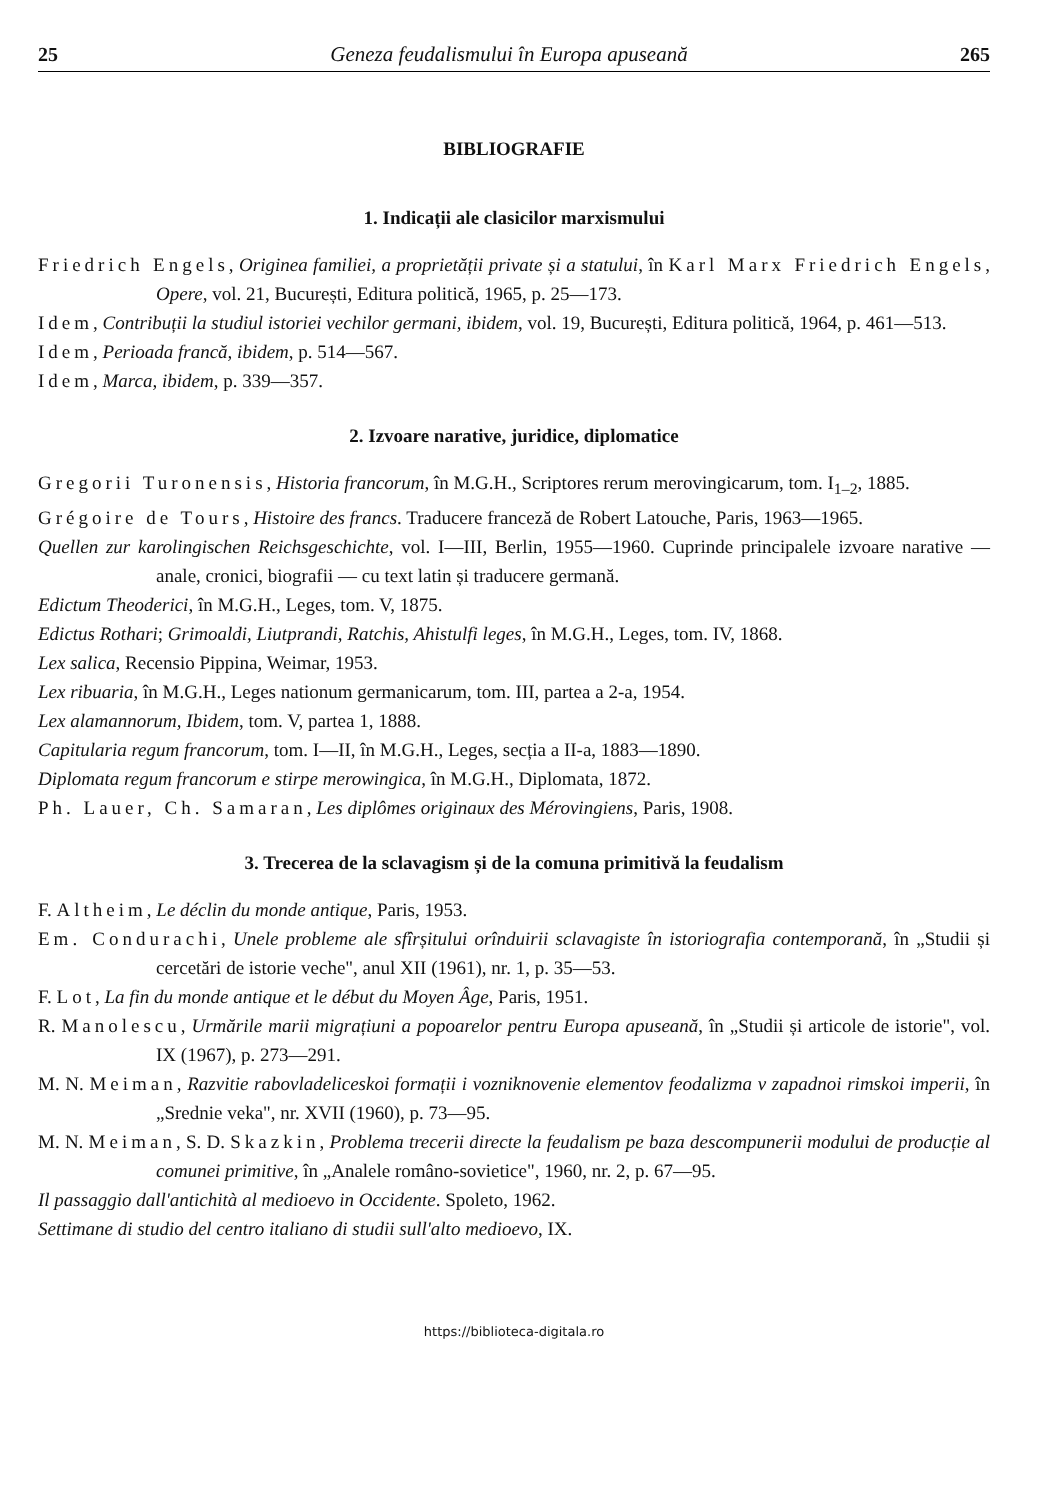25 Geneza feudalismului în Europa apuseană 265
BIBLIOGRAFIE
1. Indicații ale clasicilor marxismului
Friedrich Engels, Originea familiei, a proprietății private și a statului, în Karl Marx Friedrich Engels, Opere, vol. 21, București, Editura politică, 1965, p. 25—173.
Idem, Contribuții la studiul istoriei vechilor germani, ibidem, vol. 19, București, Editura politică, 1964, p. 461—513.
Idem, Perioada francă, ibidem, p. 514—567.
Idem, Marca, ibidem, p. 339—357.
2. Izvoare narative, juridice, diplomatice
Gregorii Turonensis, Historia francorum, în M.G.H., Scriptores rerum merovingicarum, tom. I<sub>1–2</sub>, 1885.
Grégoire de Tours, Histoire des francs. Traducere franceză de Robert Latouche, Paris, 1963—1965.
Quellen zur karolingischen Reichsgeschichte, vol. I—III, Berlin, 1955—1960. Cuprinde principalele izvoare narative — anale, cronici, biografii — cu text latin și traducere germană.
Edictum Theoderici, în M.G.H., Leges, tom. V, 1875.
Edictus Rothari; Grimoaldi, Liutprandi, Ratchis, Ahistulfi leges, în M.G.H., Leges, tom. IV, 1868.
Lex salica, Recensio Pippina, Weimar, 1953.
Lex ribuaria, în M.G.H., Leges nationum germanicarum, tom. III, partea a 2-a, 1954.
Lex alamannorum, Ibidem, tom. V, partea 1, 1888.
Capitularia regum francorum, tom. I—II, în M.G.H., Leges, secția a II-a, 1883—1890.
Diplomata regum francorum e stirpe merowingica, în M.G.H., Diplomata, 1872.
Ph. Lauer, Ch. Samaran, Les diplômes originaux des Mérovingiens, Paris, 1908.
3. Trecerea de la sclavagism și de la comuna primitivă la feudalism
F. Altheim, Le déclin du monde antique, Paris, 1953.
Em. Condurachi, Unele probleme ale sfîrșitului orînduirii sclavagiste în istoriografia contemporană, în „Studii și cercetări de istorie veche", anul XII (1961), nr. 1, p. 35—53.
F. Lot, La fin du monde antique et le début du Moyen Âge, Paris, 1951.
R. Manolescu, Urmările marii migrațiuni a popoarelor pentru Europa apuseană, în „Studii și articole de istorie", vol. IX (1967), p. 273—291.
M. N. Meiman, Razvitie rabovladeliceskoi formații i vozniknovenie elementov feodalizma v zapadnoi rimskoi imperii, în „Srednie veka", nr. XVII (1960), p. 73—95.
M. N. Meiman, S. D. Skazkin, Problema trecerii directe la feudalism pe baza descompunerii modului de producție al comunei primitive, în „Analele româno-sovietice", 1960, nr. 2, p. 67—95.
Il passaggio dall'antichità al medioevo in Occidente. Spoleto, 1962.
Settimane di studio del centro italiano di studii sull'alto medioevo, IX.
https://biblioteca-digitala.ro